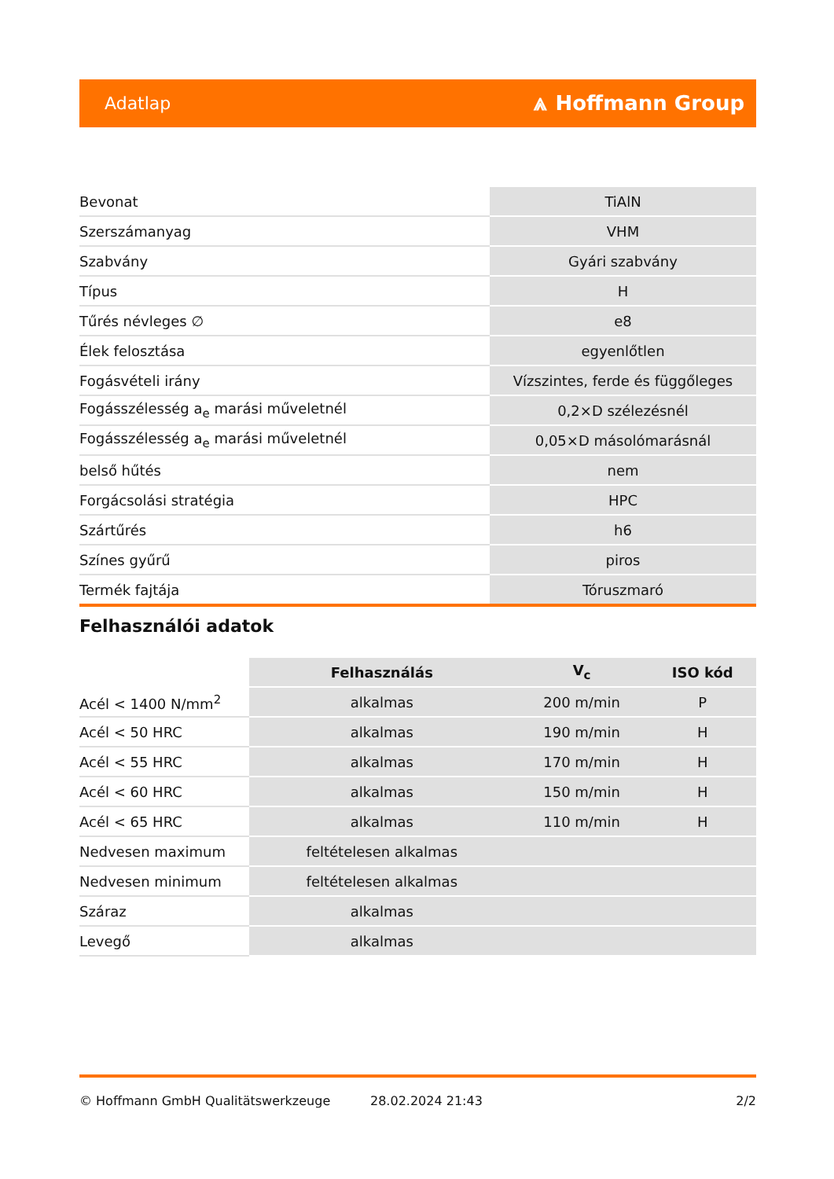Adatlap ⩓ Hoffmann Group
| Bevonat | TiAlN |
| Szerszámanyag | VHM |
| Szabvány | Gyári szabvány |
| Típus | H |
| Tűrés névleges ∅ | e8 |
| Élek felosztása | egyenlőtlen |
| Fogásvételi irány | Vízszintes, ferde és függőleges |
| Fogásszélesség a<sub>e</sub> marási műveletnél | 0,2×D szélezésnél |
| Fogásszélesség a<sub>e</sub> marási műveletnél | 0,05×D másolómarásnál |
| belső hűtés | nem |
| Forgácsolási stratégia | HPC |
| Szártűrés | h6 |
| Színes gyűrű | piros |
| Termék fajtája | Tóruszmaró |
Felhasználói adatok
| | Felhasználás | V<sub>c</sub> | ISO kód |
| --- | --- | --- | --- |
| Acél < 1400 N/mm<sup>2</sup> | alkalmas | 200 m/min | P |
| Acél < 50 HRC | alkalmas | 190 m/min | H |
| Acél < 55 HRC | alkalmas | 170 m/min | H |
| Acél < 60 HRC | alkalmas | 150 m/min | H |
| Acél < 65 HRC | alkalmas | 110 m/min | H |
| Nedvesen maximum | feltételesen alkalmas | | |
| Nedvesen minimum | feltételesen alkalmas | | |
| Száraz | alkalmas | | |
| Levegő | alkalmas | | |
© Hoffmann GmbH Qualitätswerkzeuge 28.02.2024 21:43 2/2